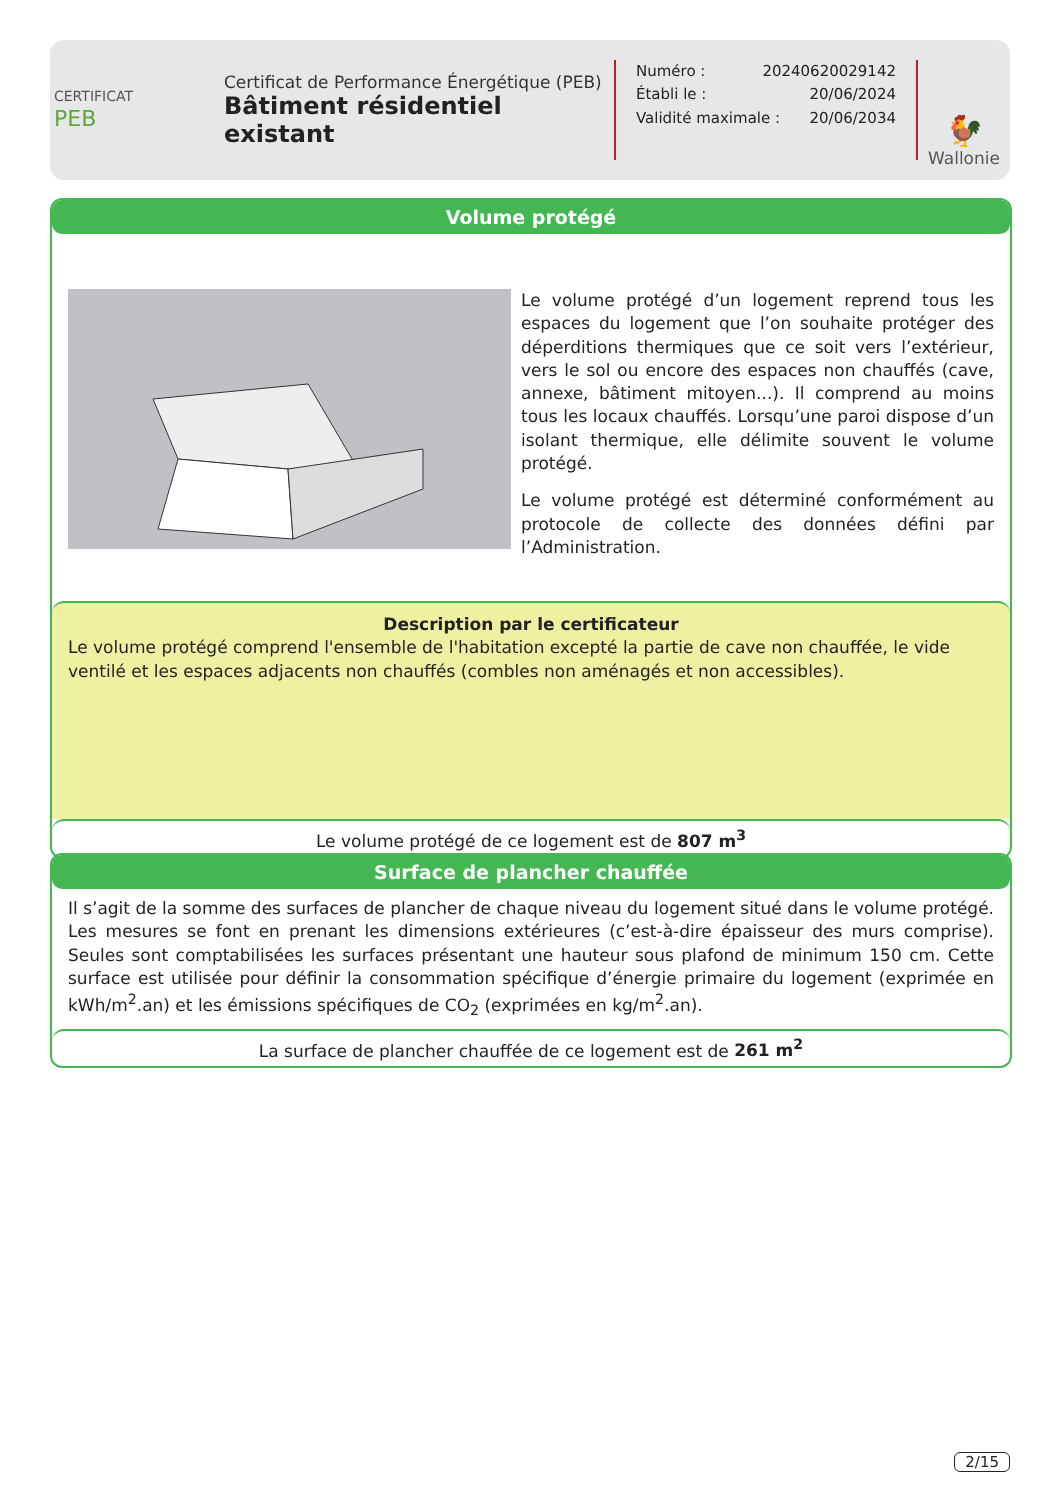CERTIFICAT
PEB
Certificat de Performance Énergétique (PEB)
Bâtiment résidentiel existant
Numéro : 20240620029142
Établi le : 20/06/2024
Validité maximale : 20/06/2034
🐓
Wallonie
Volume protégé
Le volume protégé d’un logement reprend tous les espaces du logement que l’on souhaite protéger des déperditions thermiques que ce soit vers l’extérieur, vers le sol ou encore des espaces non chauffés (cave, annexe, bâtiment mitoyen...). Il comprend au moins tous les locaux chauffés. Lorsqu’une paroi dispose d’un isolant thermique, elle délimite souvent le volume protégé.
Le volume protégé est déterminé conformément au protocole de collecte des données défini par l’Administration.
Description par le certificateur
Le volume protégé comprend l'ensemble de l'habitation excepté la partie de cave non chauffée, le vide ventilé et les espaces adjacents non chauffés (combles non aménagés et non accessibles).
Le volume protégé de ce logement est de 807 m<sup>3</sup>
Surface de plancher chauffée
Il s’agit de la somme des surfaces de plancher de chaque niveau du logement situé dans le volume protégé. Les mesures se font en prenant les dimensions extérieures (c’est-à-dire épaisseur des murs comprise). Seules sont comptabilisées les surfaces présentant une hauteur sous plafond de minimum 150 cm. Cette surface est utilisée pour définir la consommation spécifique d’énergie primaire du logement (exprimée en kWh/m<sup>2</sup>.an) et les émissions spécifiques de CO<sub>2</sub> (exprimées en kg/m<sup>2</sup>.an).
La surface de plancher chauffée de ce logement est de 261 m<sup>2</sup>
2/15